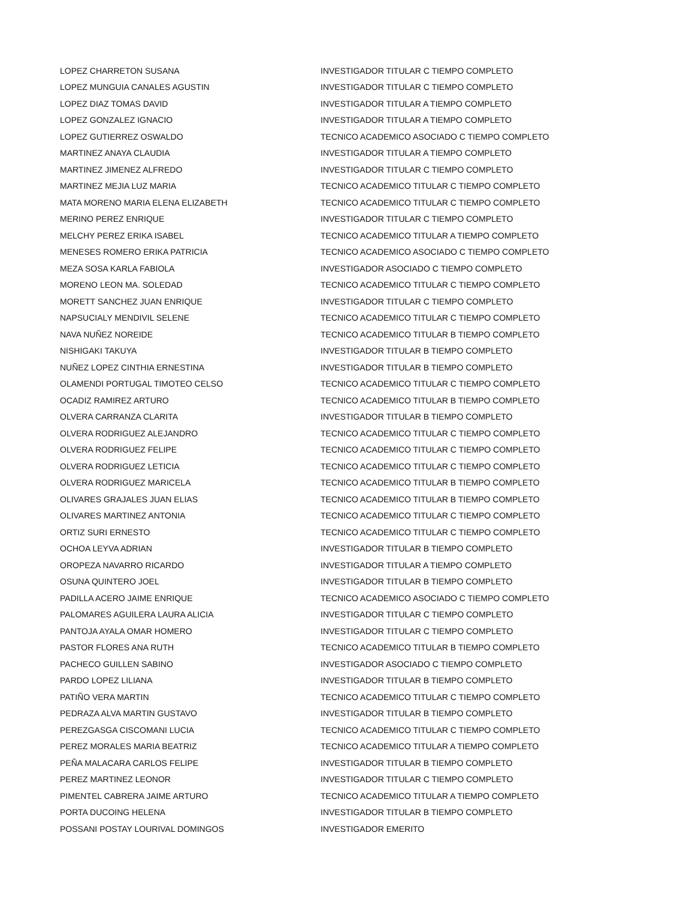| LOPEZ CHARRETON SUSANA | INVESTIGADOR TITULAR C TIEMPO COMPLETO |
| LOPEZ MUNGUIA CANALES AGUSTIN | INVESTIGADOR TITULAR C TIEMPO COMPLETO |
| LOPEZ DIAZ TOMAS DAVID | INVESTIGADOR TITULAR A TIEMPO COMPLETO |
| LOPEZ GONZALEZ IGNACIO | INVESTIGADOR TITULAR A TIEMPO COMPLETO |
| LOPEZ GUTIERREZ OSWALDO | TECNICO ACADEMICO ASOCIADO C TIEMPO COMPLETO |
| MARTINEZ ANAYA CLAUDIA | INVESTIGADOR TITULAR A TIEMPO COMPLETO |
| MARTINEZ JIMENEZ ALFREDO | INVESTIGADOR TITULAR C TIEMPO COMPLETO |
| MARTINEZ MEJIA LUZ MARIA | TECNICO ACADEMICO TITULAR C TIEMPO COMPLETO |
| MATA MORENO MARIA ELENA ELIZABETH | TECNICO ACADEMICO TITULAR C TIEMPO COMPLETO |
| MERINO PEREZ ENRIQUE | INVESTIGADOR TITULAR C TIEMPO COMPLETO |
| MELCHY PEREZ ERIKA ISABEL | TECNICO ACADEMICO TITULAR A TIEMPO COMPLETO |
| MENESES ROMERO ERIKA PATRICIA | TECNICO ACADEMICO ASOCIADO C TIEMPO COMPLETO |
| MEZA SOSA KARLA FABIOLA | INVESTIGADOR ASOCIADO C TIEMPO COMPLETO |
| MORENO LEON MA. SOLEDAD | TECNICO ACADEMICO TITULAR C TIEMPO COMPLETO |
| MORETT SANCHEZ JUAN ENRIQUE | INVESTIGADOR TITULAR C TIEMPO COMPLETO |
| NAPSUCIALY MENDIVIL SELENE | TECNICO ACADEMICO TITULAR C TIEMPO COMPLETO |
| NAVA NUÑEZ NOREIDE | TECNICO ACADEMICO TITULAR B TIEMPO COMPLETO |
| NISHIGAKI TAKUYA | INVESTIGADOR TITULAR B TIEMPO COMPLETO |
| NUÑEZ LOPEZ CINTHIA ERNESTINA | INVESTIGADOR TITULAR B TIEMPO COMPLETO |
| OLAMENDI PORTUGAL TIMOTEO CELSO | TECNICO ACADEMICO TITULAR C TIEMPO COMPLETO |
| OCADIZ RAMIREZ ARTURO | TECNICO ACADEMICO TITULAR B TIEMPO COMPLETO |
| OLVERA CARRANZA CLARITA | INVESTIGADOR TITULAR B TIEMPO COMPLETO |
| OLVERA RODRIGUEZ ALEJANDRO | TECNICO ACADEMICO TITULAR C TIEMPO COMPLETO |
| OLVERA RODRIGUEZ FELIPE | TECNICO ACADEMICO TITULAR C TIEMPO COMPLETO |
| OLVERA RODRIGUEZ LETICIA | TECNICO ACADEMICO TITULAR C TIEMPO COMPLETO |
| OLVERA RODRIGUEZ MARICELA | TECNICO ACADEMICO TITULAR B TIEMPO COMPLETO |
| OLIVARES GRAJALES JUAN ELIAS | TECNICO ACADEMICO TITULAR B TIEMPO COMPLETO |
| OLIVARES MARTINEZ ANTONIA | TECNICO ACADEMICO TITULAR C TIEMPO COMPLETO |
| ORTIZ SURI ERNESTO | TECNICO ACADEMICO TITULAR C TIEMPO COMPLETO |
| OCHOA LEYVA ADRIAN | INVESTIGADOR TITULAR B TIEMPO COMPLETO |
| OROPEZA NAVARRO RICARDO | INVESTIGADOR TITULAR A TIEMPO COMPLETO |
| OSUNA QUINTERO JOEL | INVESTIGADOR TITULAR B TIEMPO COMPLETO |
| PADILLA ACERO JAIME ENRIQUE | TECNICO ACADEMICO ASOCIADO C TIEMPO COMPLETO |
| PALOMARES AGUILERA LAURA ALICIA | INVESTIGADOR TITULAR C TIEMPO COMPLETO |
| PANTOJA AYALA OMAR HOMERO | INVESTIGADOR TITULAR C TIEMPO COMPLETO |
| PASTOR FLORES ANA RUTH | TECNICO ACADEMICO TITULAR B TIEMPO COMPLETO |
| PACHECO GUILLEN SABINO | INVESTIGADOR ASOCIADO C TIEMPO COMPLETO |
| PARDO LOPEZ LILIANA | INVESTIGADOR TITULAR B TIEMPO COMPLETO |
| PATIÑO VERA MARTIN | TECNICO ACADEMICO TITULAR C TIEMPO COMPLETO |
| PEDRAZA ALVA MARTIN GUSTAVO | INVESTIGADOR TITULAR B TIEMPO COMPLETO |
| PEREZGASGA CISCOMANI LUCIA | TECNICO ACADEMICO TITULAR C TIEMPO COMPLETO |
| PEREZ MORALES MARIA BEATRIZ | TECNICO ACADEMICO TITULAR A TIEMPO COMPLETO |
| PEÑA MALACARA CARLOS FELIPE | INVESTIGADOR TITULAR B TIEMPO COMPLETO |
| PEREZ MARTINEZ LEONOR | INVESTIGADOR TITULAR C TIEMPO COMPLETO |
| PIMENTEL CABRERA JAIME ARTURO | TECNICO ACADEMICO TITULAR A TIEMPO COMPLETO |
| PORTA DUCOING HELENA | INVESTIGADOR TITULAR B TIEMPO COMPLETO |
| POSSANI POSTAY LOURIVAL DOMINGOS | INVESTIGADOR EMERITO |